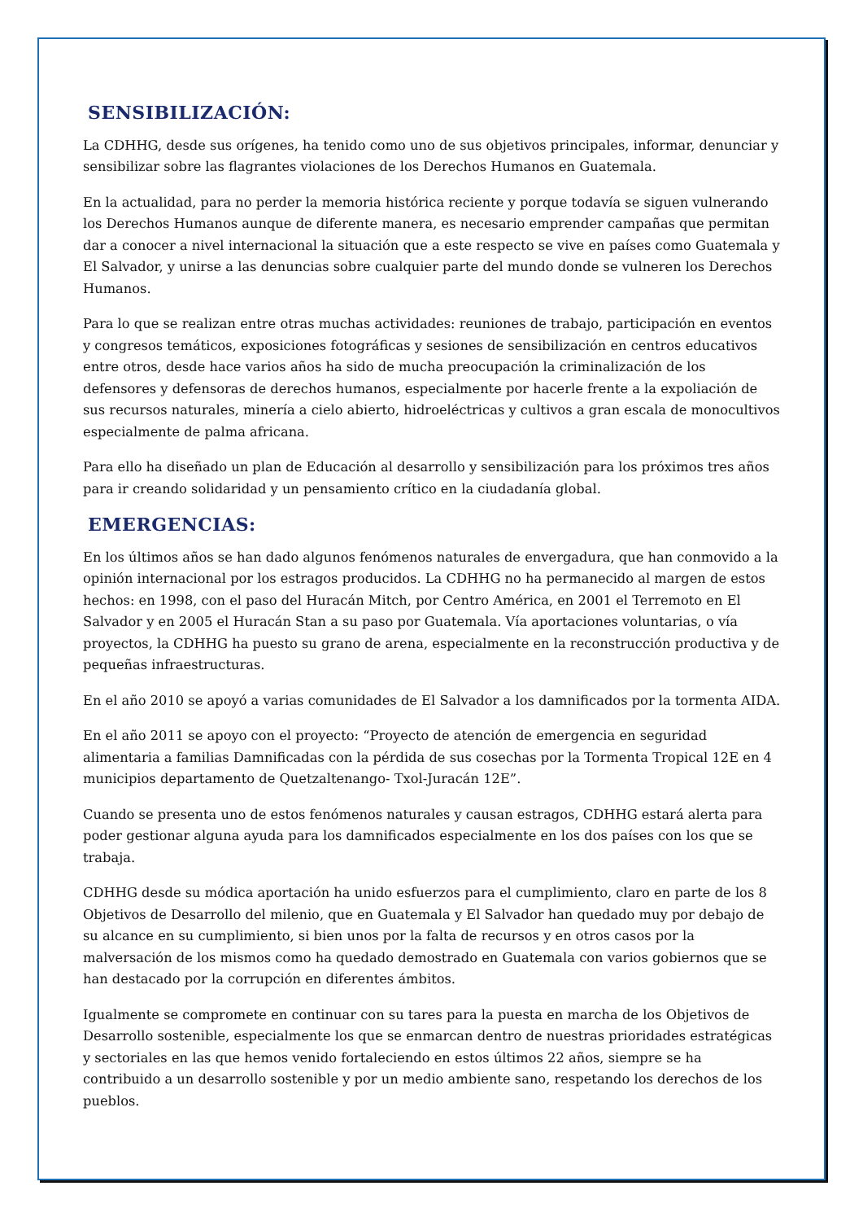SENSIBILIZACIÓN:
La CDHHG, desde sus orígenes, ha tenido como uno de sus objetivos principales, informar, denunciar y sensibilizar sobre las flagrantes violaciones de los Derechos Humanos en Guatemala.
En la actualidad, para no perder la memoria histórica reciente y porque todavía se siguen vulnerando los Derechos Humanos aunque de diferente manera, es necesario emprender campañas que permitan dar a conocer a nivel internacional la situación que a este respecto se vive en países como Guatemala y El Salvador, y unirse a las denuncias sobre cualquier parte del mundo donde se vulneren los Derechos Humanos.
Para lo que se realizan entre otras muchas actividades: reuniones de trabajo, participación en eventos y congresos temáticos, exposiciones fotográficas y sesiones de sensibilización en centros educativos entre otros, desde hace varios años ha sido de mucha preocupación la criminalización de los defensores y defensoras de derechos humanos, especialmente por hacerle frente a la expoliación de sus recursos naturales, minería a cielo abierto, hidroeléctricas y cultivos a gran escala de monocultivos especialmente de palma africana.
Para ello ha diseñado un plan de Educación al desarrollo y sensibilización para los próximos tres años para ir creando solidaridad y un pensamiento crítico en la ciudadanía global.
EMERGENCIAS:
En los últimos años se han dado algunos fenómenos naturales de envergadura, que han conmovido a la opinión internacional por los estragos producidos. La CDHHG no ha permanecido al margen de estos hechos: en 1998, con el paso del Huracán Mitch, por Centro América, en 2001 el Terremoto en El Salvador y en 2005 el Huracán Stan a su paso por Guatemala. Vía aportaciones voluntarias, o vía proyectos, la CDHHG ha puesto su grano de arena, especialmente en la reconstrucción productiva y de pequeñas infraestructuras.
En el año 2010 se apoyó a varias comunidades de El Salvador a los damnificados por la tormenta AIDA.
En el año 2011 se apoyo con el proyecto: “Proyecto de atención de emergencia en seguridad alimentaria a familias Damnificadas con la pérdida de sus cosechas por la Tormenta Tropical 12E en 4 municipios departamento de Quetzaltenango- Txol-Juracán 12E”.
Cuando se presenta uno de estos fenómenos naturales y causan estragos, CDHHG estará alerta para poder gestionar alguna ayuda para los damnificados especialmente en los dos países con los que se trabaja.
CDHHG desde su módica aportación ha unido esfuerzos para el cumplimiento, claro en parte de los 8 Objetivos de Desarrollo del milenio, que en Guatemala y El Salvador han quedado muy por debajo de su alcance en su cumplimiento, si bien unos por la falta de recursos y en otros casos por la malversación de los mismos como ha quedado demostrado en Guatemala con varios gobiernos que se han destacado por la corrupción en diferentes ámbitos.
Igualmente se compromete en continuar con su tares para la puesta en marcha de los Objetivos de Desarrollo sostenible, especialmente los que se enmarcan dentro de nuestras prioridades estratégicas y sectoriales en las que hemos venido fortaleciendo en estos últimos 22 años, siempre se ha contribuido a un desarrollo sostenible y por un medio ambiente sano, respetando los derechos de los pueblos.